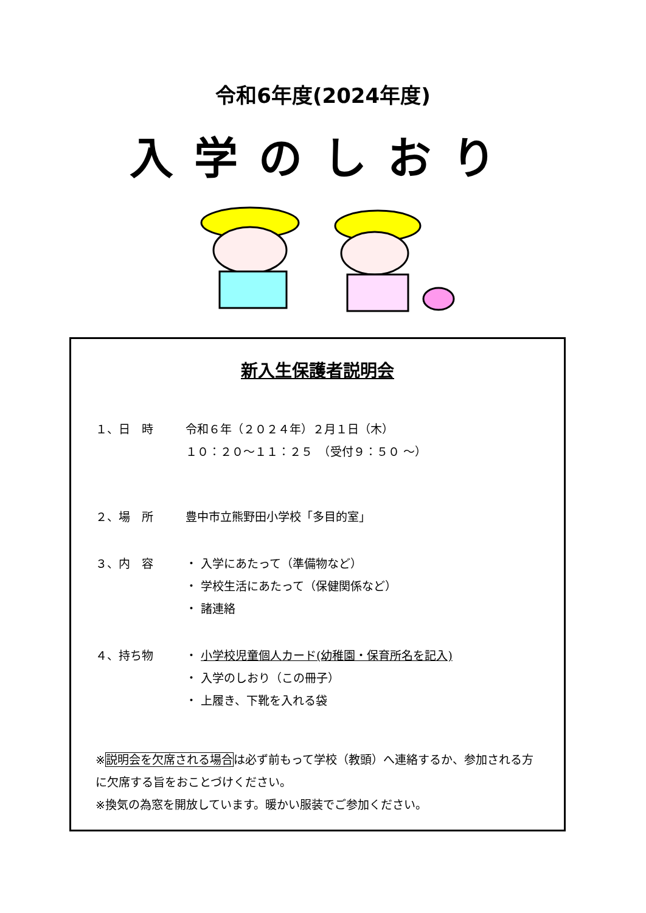令和6年度(2024年度)
入学のしおり
新入生保護者説明会
１、日　時 令和６年（２０２４年）２月１日（木）
１０：２０～１１：２５　（受付９：５０ ～）
２、場　所 豊中市立熊野田小学校「多目的室」
３、内　容 ・ 入学にあたって（準備物など）
・ 学校生活にあたって（保健関係など）
・ 諸連絡
４、持ち物 ・ 小学校児童個人カード(幼稚園・保育所名を記入)
・ 入学のしおり（この冊子）
・ 上履き、下靴を入れる袋
※説明会を欠席される場合は必ず前もって学校（教頭）へ連絡するか、参加される方に欠席する旨をおことづけください。
※換気の為窓を開放しています。暖かい服装でご参加ください。